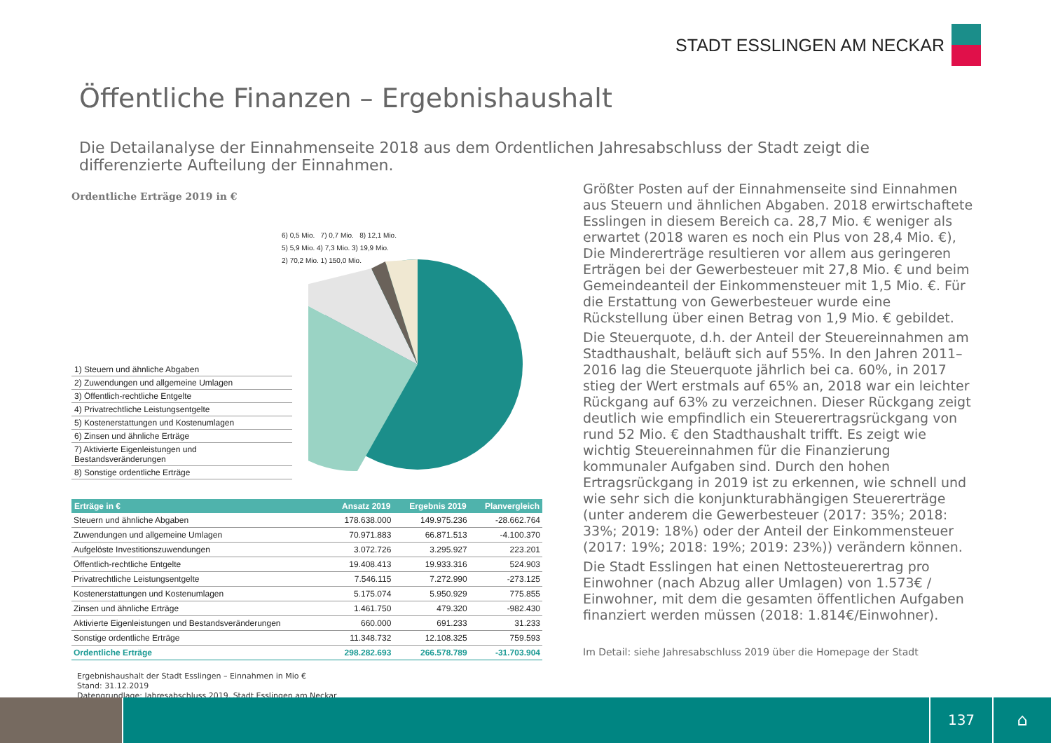STADT ESSLINGEN AM NECKAR
Öffentliche Finanzen – Ergebnishaushalt
Die Detailanalyse der Einnahmenseite 2018 aus dem Ordentlichen Jahresabschluss der Stadt zeigt die differenzierte Aufteilung der Einnahmen.
Ordentliche Erträge 2019 in €
6) 0,5 Mio. 7) 0,7 Mio. 8) 12,1 Mio.
5) 5,9 Mio. 4) 7,3 Mio. 3) 19,9 Mio.
2) 70,2 Mio. 1) 150,0 Mio.
1) Steuern und ähnliche Abgaben
2) Zuwendungen und allgemeine Umlagen
3) Öffentlich-rechtliche Entgelte
4) Privatrechtliche Leistungsentgelte
5) Kostenerstattungen und Kostenumlagen
6) Zinsen und ähnliche Erträge
7) Aktivierte Eigenleistungen und Bestandsveränderungen
8) Sonstige ordentliche Erträge
| Erträge in € | Ansatz 2019 | Ergebnis 2019 | Planvergleich |
| --- | --- | --- | --- |
| Steuern und ähnliche Abgaben | 178.638.000 | 149.975.236 | -28.662.764 |
| Zuwendungen und allgemeine Umlagen | 70.971.883 | 66.871.513 | -4.100.370 |
| Aufgelöste Investitionszuwendungen | 3.072.726 | 3.295.927 | 223.201 |
| Öffentlich-rechtliche Entgelte | 19.408.413 | 19.933.316 | 524.903 |
| Privatrechtliche Leistungsentgelte | 7.546.115 | 7.272.990 | -273.125 |
| Kostenerstattungen und Kostenumlagen | 5.175.074 | 5.950.929 | 775.855 |
| Zinsen und ähnliche Erträge | 1.461.750 | 479.320 | -982.430 |
| Aktivierte Eigenleistungen und Bestandsveränderungen | 660.000 | 691.233 | 31.233 |
| Sonstige ordentliche Erträge | 11.348.732 | 12.108.325 | 759.593 |
| Ordentliche Erträge | 298.282.693 | 266.578.789 | -31.703.904 |
Ergebnishaushalt der Stadt Esslingen – Einnahmen in Mio €
Stand: 31.12.2019
Datengrundlage: Jahresabschluss 2019, Stadt Esslingen am Neckar
Größter Posten auf der Einnahmenseite sind Einnahmen aus Steuern und ähnlichen Abgaben. 2018 erwirtschaftete Esslingen in diesem Bereich ca. 28,7 Mio. € weniger als erwartet (2018 waren es noch ein Plus von 28,4 Mio. €), Die Mindererträge resultieren vor allem aus geringeren Erträgen bei der Gewerbesteuer mit 27,8 Mio. € und beim Gemeindeanteil der Einkommensteuer mit 1,5 Mio. €. Für die Erstattung von Gewerbesteuer wurde eine Rückstellung über einen Betrag von 1,9 Mio. € gebildet.
Die Steuerquote, d.h. der Anteil der Steuereinnahmen am Stadthaushalt, beläuft sich auf 55%. In den Jahren 2011–2016 lag die Steuerquote jährlich bei ca. 60%, in 2017 stieg der Wert erstmals auf 65% an, 2018 war ein leichter Rückgang auf 63% zu verzeichnen. Dieser Rückgang zeigt deutlich wie empfindlich ein Steuerertragsrückgang von rund 52 Mio. € den Stadthaushalt trifft. Es zeigt wie wichtig Steuereinnahmen für die Finanzierung kommunaler Aufgaben sind. Durch den hohen Ertragsrückgang in 2019 ist zu erkennen, wie schnell und wie sehr sich die konjunkturabhängigen Steuererträge (unter anderem die Gewerbesteuer (2017: 35%; 2018: 33%; 2019: 18%) oder der Anteil der Einkommensteuer (2017: 19%; 2018: 19%; 2019: 23%)) verändern können.
Die Stadt Esslingen hat einen Nettosteuerertrag pro Einwohner (nach Abzug aller Umlagen) von 1.573€ / Einwohner, mit dem die gesamten öffentlichen Aufgaben finanziert werden müssen (2018: 1.814€/Einwohner).
Im Detail: siehe Jahresabschluss 2019 über die Homepage der Stadt
137
⌂